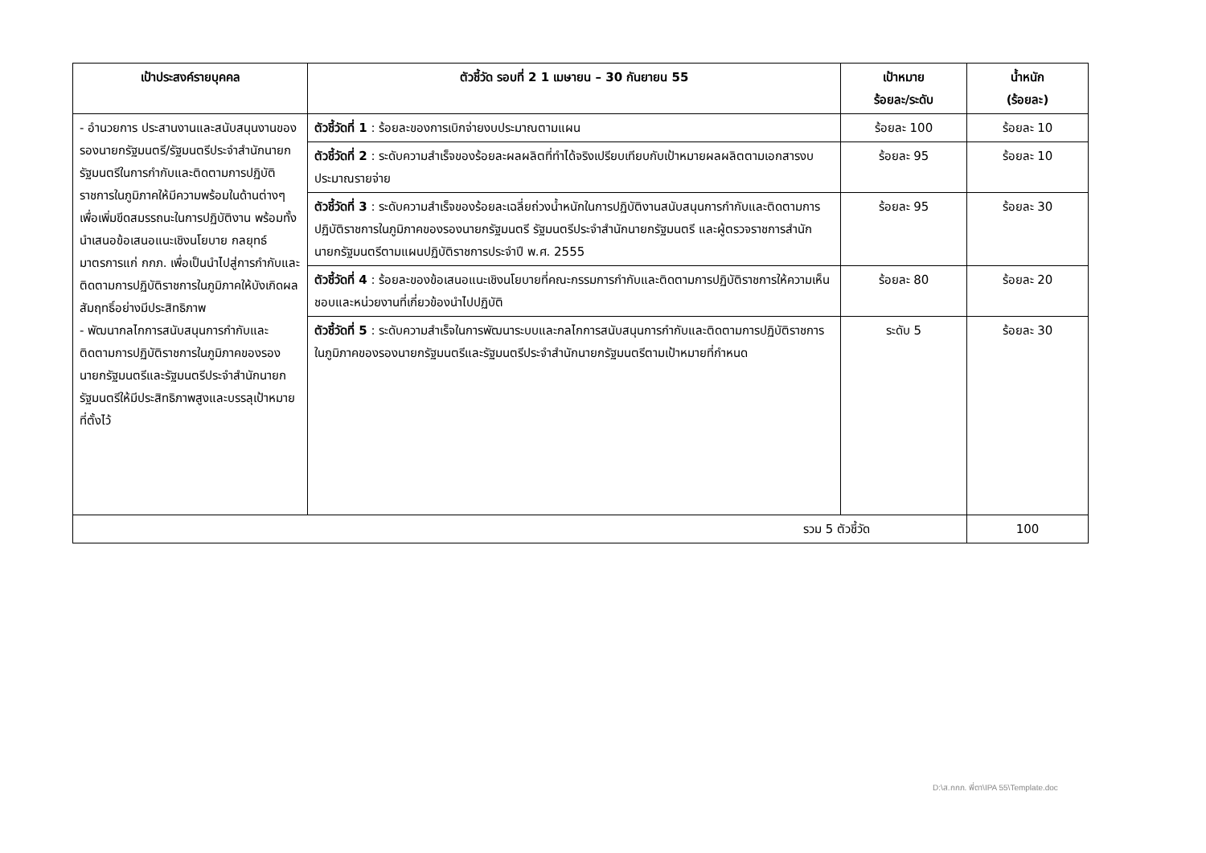| เป้าประสงค์รายบุคคล | ตัวชี้วัด รอบที่ 2 1 เมษายน – 30 กันยายน 55 | เป้าหมาย ร้อยละ/ระดับ | น้ำหนัก (ร้อยละ) |
| --- | --- | --- | --- |
| - อำนวยการ ประสานงานและสนับสนุนงานของรองนายกรัฐมนตรี/รัฐมนตรีประจำสำนักนายกรัฐมนตรีในการกำกับและติดตามการปฏิบัติราชการในภูมิภาคให้มีความพร้อมในด้านต่างๆ เพื่อเพิ่มขีดสมรรถนะในการปฏิบัติงาน พร้อมทั้งนำเสนอข้อเสนอแนะเชิงนโยบาย กลยุทธ์ มาตรการแก่ กกภ. เพื่อเป็นนำไปสู่การกำกับและติดตามการปฏิบัติราชการในภูมิภาคให้บังเกิดผลสัมฤทธิ์อย่างมีประสิทธิภาพ - พัฒนากลไกการสนับสนุนการกำกับและติดตามการปฏิบัติราชการในภูมิภาคของรองนายกรัฐมนตรีและรัฐมนตรีประจำสำนักนายกรัฐมนตรีให้มีประสิทธิภาพสูงและบรรลุเป้าหมายที่ตั้งไว้ | ตัวชี้วัดที่ 1 : ร้อยละของการเบิกจ่ายงบประมาณตามแผน | ร้อยละ 100 | ร้อยละ 10 |
| | ตัวชี้วัดที่ 2 : ระดับความสำเร็จของร้อยละผลผลิตที่ทำได้จริงเปรียบเทียบกับเป้าหมายผลผลิตตามเอกสารงบประมาณรายจ่าย | ร้อยละ 95 | ร้อยละ 10 |
| | ตัวชี้วัดที่ 3 : ระดับความสำเร็จของร้อยละเฉลี่ยถ่วงน้ำหนักในการปฏิบัติงานสนับสนุนการกำกับและติดตามการปฏิบัติราชการในภูมิภาคของรองนายกรัฐมนตรี รัฐมนตรีประจำสำนักนายกรัฐมนตรี และผู้ตรวจราชการสำนักนายกรัฐมนตรีตามแผนปฏิบัติราชการประจำปี พ.ศ. 2555 | ร้อยละ 95 | ร้อยละ 30 |
| | ตัวชี้วัดที่ 4 : ร้อยละของข้อเสนอแนะเชิงนโยบายที่คณะกรรมการกำกับและติดตามการปฏิบัติราชการให้ความเห็นชอบและหน่วยงานที่เกี่ยวข้องนำไปปฏิบัติ | ร้อยละ 80 | ร้อยละ 20 |
| | ตัวชี้วัดที่ 5 : ระดับความสำเร็จในการพัฒนาระบบและกลไกการสนับสนุนการกำกับและติดตามการปฏิบัติราชการในภูมิภาคของรองนายกรัฐมนตรีและรัฐมนตรีประจำสำนักนายกรัฐมนตรีตามเป้าหมายที่กำหนด | ระดับ 5 | ร้อยละ 30 |
| รวม 5 ตัวชี้วัด | | | 100 |
D:\ส.กกภ. พี่ตา\IPA 55\Template.doc